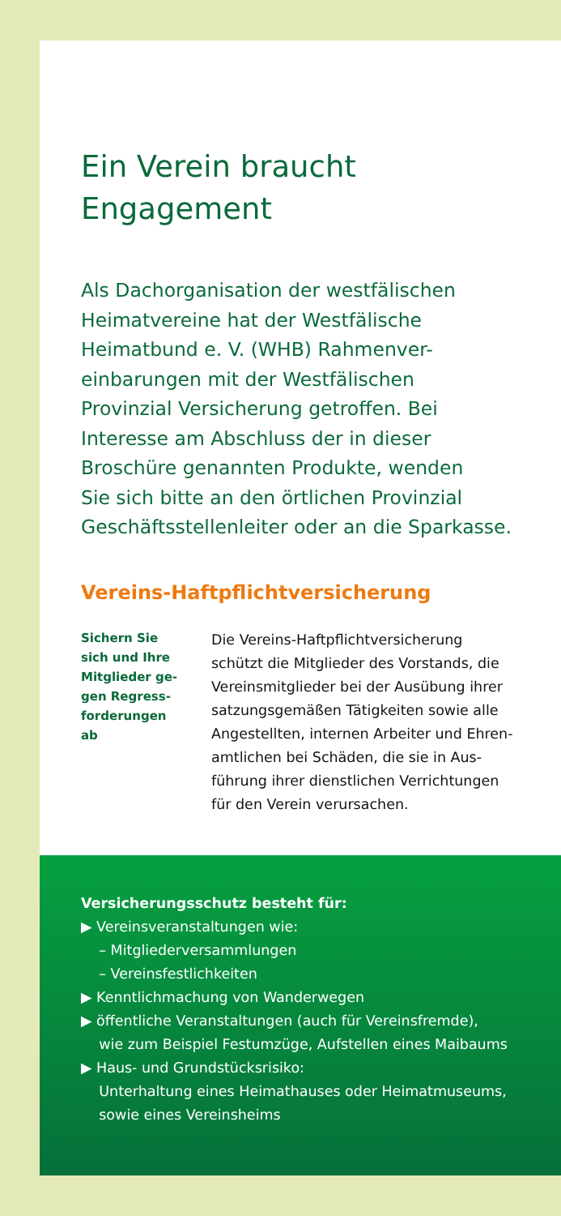Ein Verein braucht
Engagement
Als Dachorganisation der westfälischen
Heimatvereine hat der Westfälische
Heimatbund e. V. (WHB) Rahmenver-
einbarungen mit der Westfälischen
Provinzial Versicherung getroffen. Bei
Interesse am Abschluss der in dieser
Broschüre genannten Produkte, wenden
Sie sich bitte an den örtlichen Provinzial
Geschäftsstellenleiter oder an die Sparkasse.
Vereins-Haftpflichtversicherung
Sichern Sie
sich und Ihre
Mitglieder ge-
gen Regress-
forderungen
ab
Die Vereins-Haftpflichtversicherung
schützt die Mitglieder des Vorstands, die
Vereinsmitglieder bei der Ausübung ihrer
satzungsgemäßen Tätigkeiten sowie alle
Angestellten, internen Arbeiter und Ehren-
amtlichen bei Schäden, die sie in Aus-
führung ihrer dienstlichen Verrichtungen
für den Verein verursachen.
Versicherungsschutz besteht für:
▶ Vereinsveranstaltungen wie:
– Mitgliederversammlungen
– Vereinsfestlichkeiten
▶ Kenntlichmachung von Wanderwegen
▶ öffentliche Veranstaltungen (auch für Vereinsfremde),
wie zum Beispiel Festumzüge, Aufstellen eines Maibaums
▶ Haus- und Grundstücksrisiko:
Unterhaltung eines Heimathauses oder Heimatmuseums,
sowie eines Vereinsheims